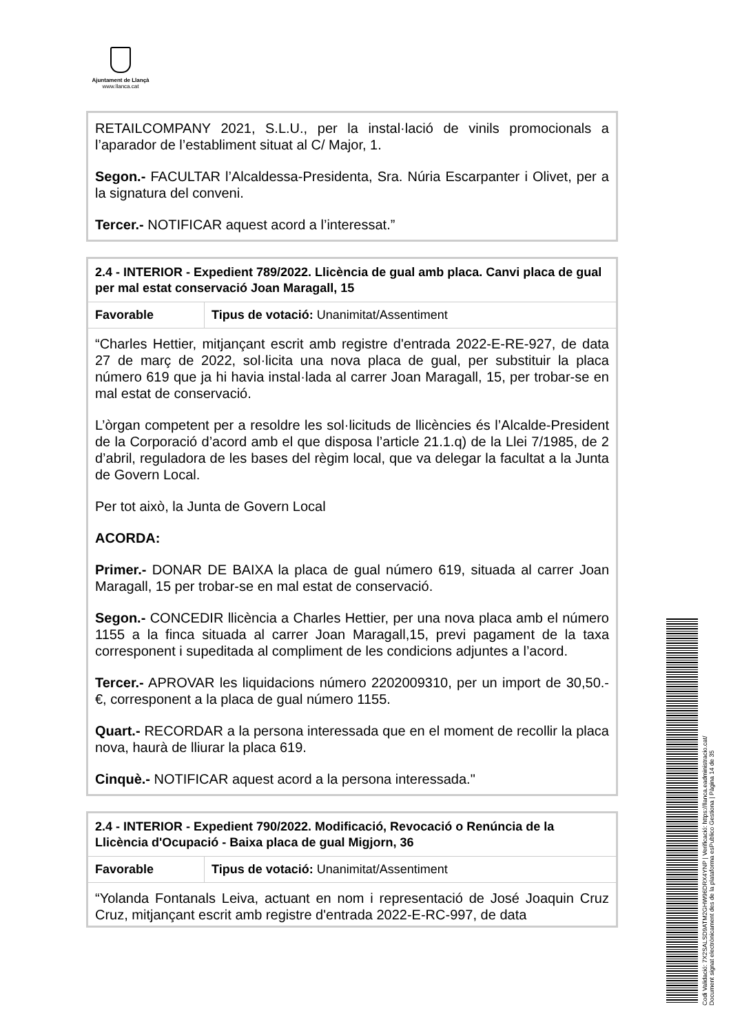Ajuntament de Llançà
www.llanca.cat
RETAILCOMPANY 2021, S.L.U., per la instal·lació de vinils promocionals a l’aparador de l’establiment situat al C/ Major, 1.
Segon.- FACULTAR l’Alcaldessa-Presidenta, Sra. Núria Escarpanter i Olivet, per a la signatura del conveni.
Tercer.- NOTIFICAR aquest acord a l’interessat.”
| 2.4 - INTERIOR - Expedient 789/2022. Llicència de gual amb placa. Canvi placa de gual per mal estat conservació Joan Maragall, 15 | |
| Favorable | Tipus de votació: Unanimitat/Assentiment |
“Charles Hettier, mitjançant escrit amb registre d'entrada 2022-E-RE-927, de data 27 de març de 2022, sol·licita una nova placa de gual, per substituir la placa número 619 que ja hi havia instal·lada al carrer Joan Maragall, 15, per trobar-se en mal estat de conservació.
L’òrgan competent per a resoldre les sol·licituds de llicències és l’Alcalde-President de la Corporació d’acord amb el que disposa l’article 21.1.q) de la Llei 7/1985, de 2 d’abril, reguladora de les bases del règim local, que va delegar la facultat a la Junta de Govern Local.
Per tot això, la Junta de Govern Local
ACORDA:
Primer.- DONAR DE BAIXA la placa de gual número 619, situada al carrer Joan Maragall, 15 per trobar-se en mal estat de conservació.
Segon.- CONCEDIR llicència a Charles Hettier, per una nova placa amb el número 1155 a la finca situada al carrer Joan Maragall,15, previ pagament de la taxa corresponent i supeditada al compliment de les condicions adjuntes a l’acord.
Tercer.- APROVAR les liquidacions número 2202009310, per un import de 30,50.- €, corresponent a la placa de gual número 1155.
Quart.- RECORDAR a la persona interessada que en el moment de recollir la placa nova, haurà de lliurar la placa 619.
Cinquè.- NOTIFICAR aquest acord a la persona interessada."
| 2.4 - INTERIOR - Expedient 790/2022. Modificació, Revocació o Renúncia de la Llicència d'Ocupació - Baixa placa de gual Migjorn, 36 | |
| Favorable | Tipus de votació: Unanimitat/Assentiment |
“Yolanda Fontanals Leiva, actuant en nom i representació de José Joaquin Cruz Cruz, mitjançant escrit amb registre d'entrada 2022-E-RC-997, de data
Codi Validació: 7X2SALSD9ATM2GHW96DRX4YNP | Verificació: https://llanca.eadministracio.cat/
Document signat electrònicament des de la plataforma esPublico Gestiona | Pàgina 14 de 35